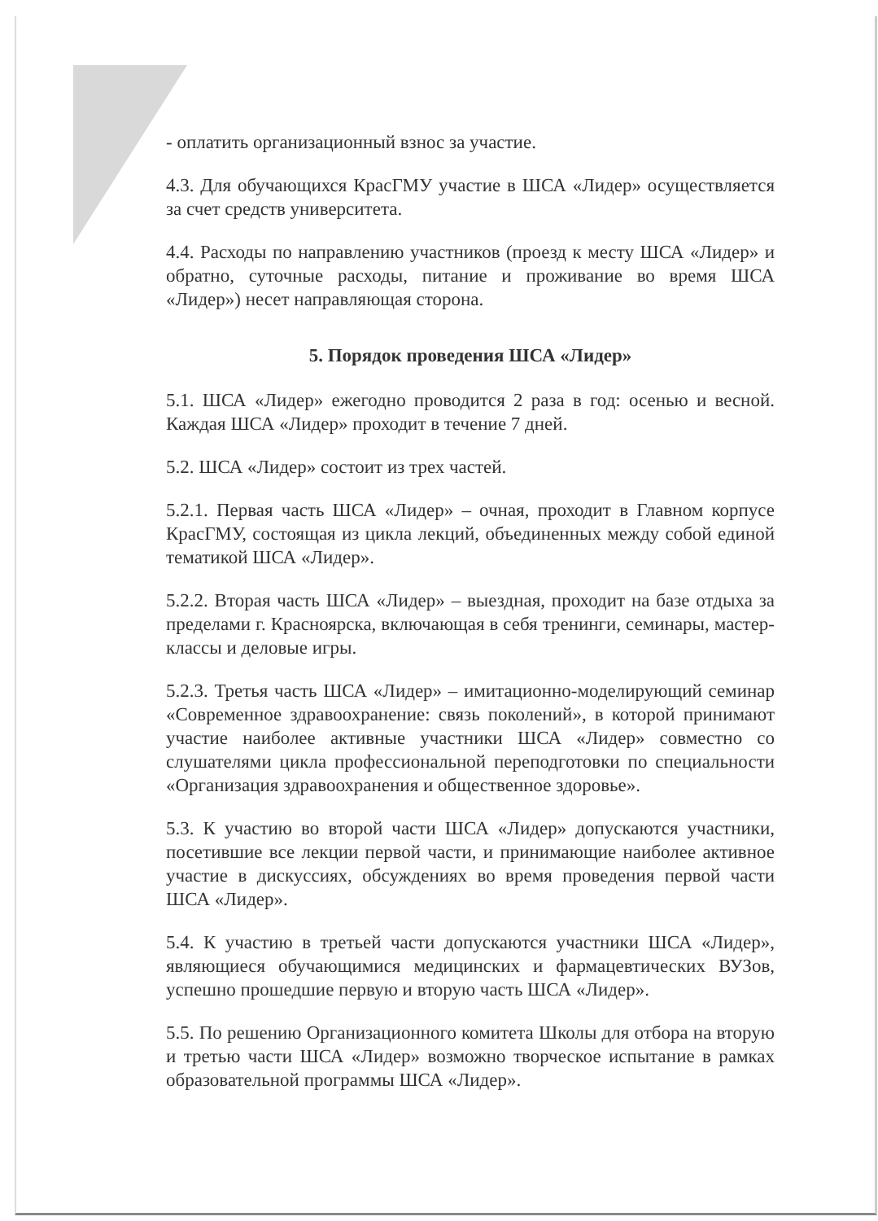- оплатить организационный взнос за участие.
4.3. Для обучающихся КрасГМУ участие в ШСА «Лидер» осуществляется за счет средств университета.
4.4. Расходы по направлению участников (проезд к месту ШСА «Лидер» и обратно, суточные расходы, питание и проживание во время ШСА «Лидер») несет направляющая сторона.
5. Порядок проведения ШСА «Лидер»
5.1. ШСА «Лидер» ежегодно проводится 2 раза в год: осенью и весной. Каждая ШСА «Лидер» проходит в течение 7 дней.
5.2. ШСА «Лидер» состоит из трех частей.
5.2.1. Первая часть ШСА «Лидер» – очная, проходит в Главном корпусе КрасГМУ, состоящая из цикла лекций, объединенных между собой единой тематикой ШСА «Лидер».
5.2.2. Вторая часть ШСА «Лидер» – выездная, проходит на базе отдыха за пределами г. Красноярска, включающая в себя тренинги, семинары, мастер-классы и деловые игры.
5.2.3. Третья часть ШСА «Лидер» – имитационно-моделирующий семинар «Современное здравоохранение: связь поколений», в которой принимают участие наиболее активные участники ШСА «Лидер» совместно со слушателями цикла профессиональной переподготовки по специальности «Организация здравоохранения и общественное здоровье».
5.3. К участию во второй части ШСА «Лидер» допускаются участники, посетившие все лекции первой части, и принимающие наиболее активное участие в дискуссиях, обсуждениях во время проведения первой части ШСА «Лидер».
5.4. К участию в третьей части допускаются участники ШСА «Лидер», являющиеся обучающимися медицинских и фармацевтических ВУЗов, успешно прошедшие первую и вторую часть ШСА «Лидер».
5.5. По решению Организационного комитета Школы для отбора на вторую и третью части ШСА «Лидер» возможно творческое испытание в рамках образовательной программы ШСА «Лидер».